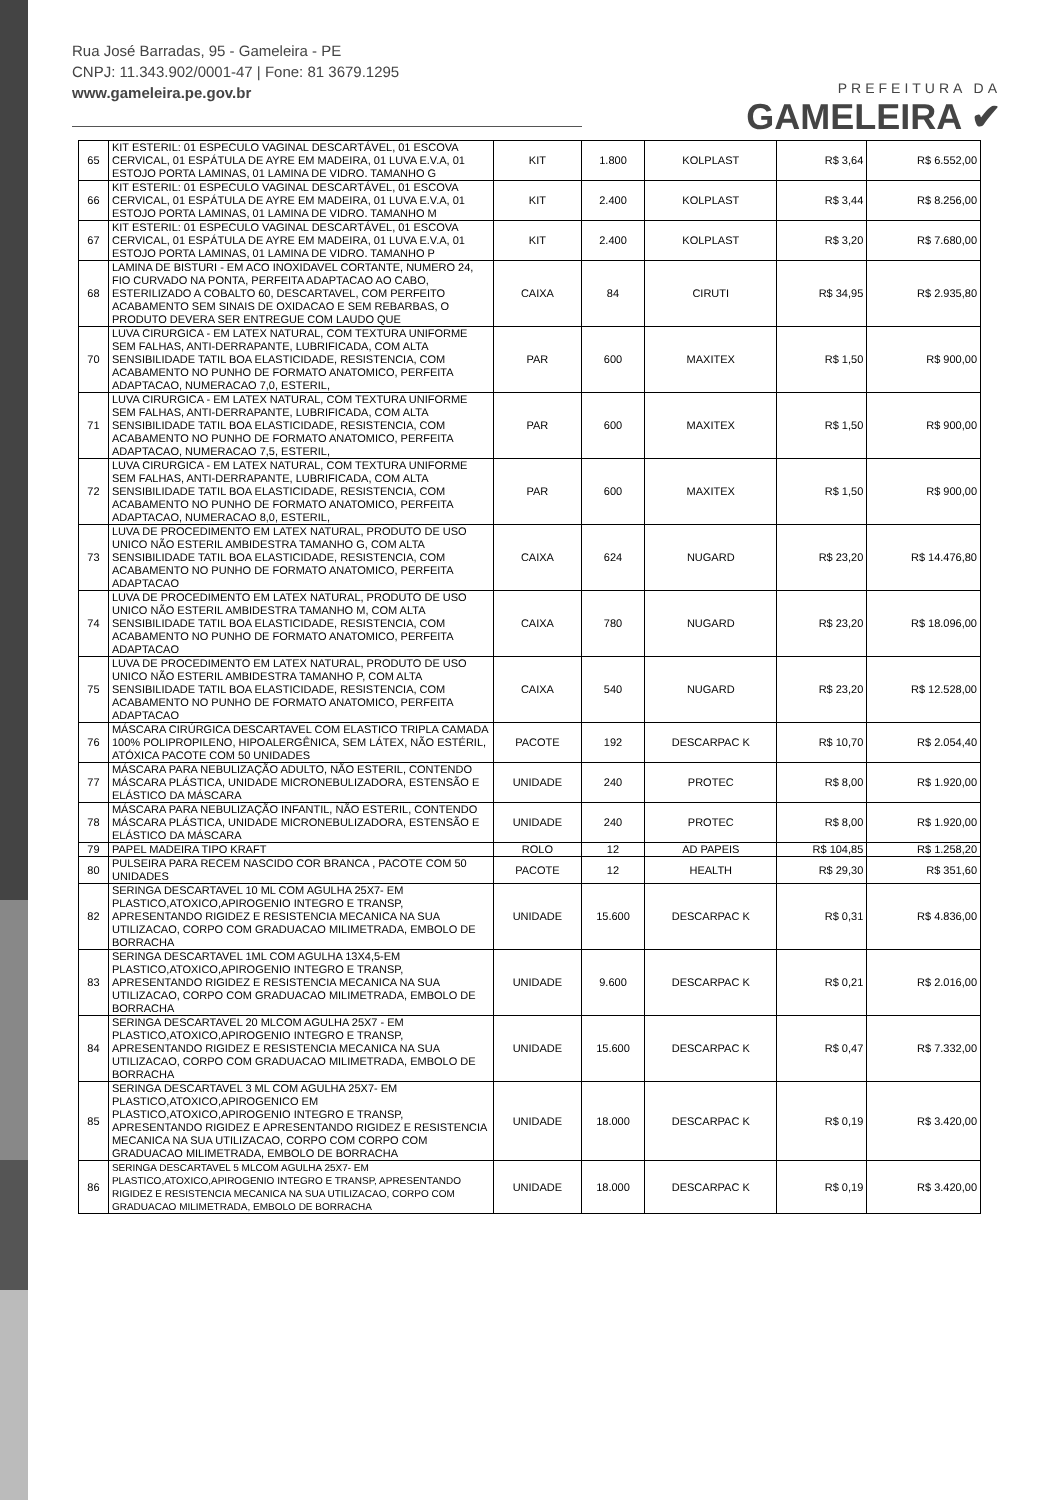Rua José Barradas, 95 - Gameleira - PE
CNPJ: 11.343.902/0001-47 | Fone: 81 3679.1295
www.gameleira.pe.gov.br
PREFEITURA DA
GAMELEIRA ✔
| 65 | KIT ESTERIL: 01 ESPECULO VAGINAL DESCARTÁVEL, 01 ESCOVA CERVICAL, 01 ESPÁTULA DE AYRE EM MADEIRA, 01 LUVA E.V.A, 01 ESTOJO PORTA LAMINAS, 01 LAMINA DE VIDRO. TAMANHO G | KIT | 1.800 | KOLPLAST | R$ 3,64 | R$ 6.552,00 |
| 66 | KIT ESTERIL: 01 ESPECULO VAGINAL DESCARTÁVEL, 01 ESCOVA CERVICAL, 01 ESPÁTULA DE AYRE EM MADEIRA, 01 LUVA E.V.A, 01 ESTOJO PORTA LAMINAS, 01 LAMINA DE VIDRO. TAMANHO M | KIT | 2.400 | KOLPLAST | R$ 3,44 | R$ 8.256,00 |
| 67 | KIT ESTERIL: 01 ESPECULO VAGINAL DESCARTÁVEL, 01 ESCOVA CERVICAL, 01 ESPÁTULA DE AYRE EM MADEIRA, 01 LUVA E.V.A, 01 ESTOJO PORTA LAMINAS, 01 LAMINA DE VIDRO. TAMANHO P | KIT | 2.400 | KOLPLAST | R$ 3,20 | R$ 7.680,00 |
| 68 | LAMINA DE BISTURI - EM ACO INOXIDAVEL CORTANTE, NUMERO 24, FIO CURVADO NA PONTA, PERFEITA ADAPTACAO AO CABO, ESTERILIZADO A COBALTO 60, DESCARTAVEL, COM PERFEITO ACABAMENTO SEM SINAIS DE OXIDACAO E SEM REBARBAS, O PRODUTO DEVERA SER ENTREGUE COM LAUDO QUE | CAIXA | 84 | CIRUTI | R$ 34,95 | R$ 2.935,80 |
| 70 | LUVA CIRURGICA - EM LATEX NATURAL, COM TEXTURA UNIFORME SEM FALHAS, ANTI-DERRAPANTE, LUBRIFICADA, COM ALTA SENSIBILIDADE TATIL BOA ELASTICIDADE, RESISTENCIA, COM ACABAMENTO NO PUNHO DE FORMATO ANATOMICO, PERFEITA ADAPTACAO, NUMERACAO 7,0, ESTERIL, | PAR | 600 | MAXITEX | R$ 1,50 | R$ 900,00 |
| 71 | LUVA CIRURGICA - EM LATEX NATURAL, COM TEXTURA UNIFORME SEM FALHAS, ANTI-DERRAPANTE, LUBRIFICADA, COM ALTA SENSIBILIDADE TATIL BOA ELASTICIDADE, RESISTENCIA, COM ACABAMENTO NO PUNHO DE FORMATO ANATOMICO, PERFEITA ADAPTACAO, NUMERACAO 7,5, ESTERIL, | PAR | 600 | MAXITEX | R$ 1,50 | R$ 900,00 |
| 72 | LUVA CIRURGICA - EM LATEX NATURAL, COM TEXTURA UNIFORME SEM FALHAS, ANTI-DERRAPANTE, LUBRIFICADA, COM ALTA SENSIBILIDADE TATIL BOA ELASTICIDADE, RESISTENCIA, COM ACABAMENTO NO PUNHO DE FORMATO ANATOMICO, PERFEITA ADAPTACAO, NUMERACAO 8,0, ESTERIL, | PAR | 600 | MAXITEX | R$ 1,50 | R$ 900,00 |
| 73 | LUVA DE PROCEDIMENTO EM LATEX NATURAL, PRODUTO DE USO UNICO NÃO ESTERIL AMBIDESTRA TAMANHO G, COM ALTA SENSIBILIDADE TATIL BOA ELASTICIDADE, RESISTENCIA, COM ACABAMENTO NO PUNHO DE FORMATO ANATOMICO, PERFEITA ADAPTACAO | CAIXA | 624 | NUGARD | R$ 23,20 | R$ 14.476,80 |
| 74 | LUVA DE PROCEDIMENTO EM LATEX NATURAL, PRODUTO DE USO UNICO NÃO ESTERIL AMBIDESTRA TAMANHO M, COM ALTA SENSIBILIDADE TATIL BOA ELASTICIDADE, RESISTENCIA, COM ACABAMENTO NO PUNHO DE FORMATO ANATOMICO, PERFEITA ADAPTACAO | CAIXA | 780 | NUGARD | R$ 23,20 | R$ 18.096,00 |
| 75 | LUVA DE PROCEDIMENTO EM LATEX NATURAL, PRODUTO DE USO UNICO NÃO ESTERIL AMBIDESTRA TAMANHO P, COM ALTA SENSIBILIDADE TATIL BOA ELASTICIDADE, RESISTENCIA, COM ACABAMENTO NO PUNHO DE FORMATO ANATOMICO, PERFEITA ADAPTACAO | CAIXA | 540 | NUGARD | R$ 23,20 | R$ 12.528,00 |
| 76 | MÁSCARA CIRÚRGICA DESCARTAVEL COM ELASTICO TRIPLA CAMADA 100% POLIPROPILENO, HIPOALERGÊNICA, SEM LÁTEX, NÃO ESTÉRIL, ATÓXICA PACOTE COM 50 UNIDADES | PACOTE | 192 | DESCARPAC K | R$ 10,70 | R$ 2.054,40 |
| 77 | MÁSCARA PARA NEBULIZAÇÃO ADULTO, NÃO ESTERIL, CONTENDO MÁSCARA PLÁSTICA, UNIDADE MICRONEBULIZADORA, ESTENSÃO E ELÁSTICO DA MÁSCARA | UNIDADE | 240 | PROTEC | R$ 8,00 | R$ 1.920,00 |
| 78 | MÁSCARA PARA NEBULIZAÇÃO INFANTIL, NÃO ESTERIL, CONTENDO MÁSCARA PLÁSTICA, UNIDADE MICRONEBULIZADORA, ESTENSÃO E ELÁSTICO DA MÁSCARA | UNIDADE | 240 | PROTEC | R$ 8,00 | R$ 1.920,00 |
| 79 | PAPEL MADEIRA TIPO KRAFT | ROLO | 12 | AD PAPEIS | R$ 104,85 | R$ 1.258,20 |
| 80 | PULSEIRA PARA RECEM NASCIDO COR BRANCA , PACOTE COM 50 UNIDADES | PACOTE | 12 | HEALTH | R$ 29,30 | R$ 351,60 |
| 82 | SERINGA DESCARTAVEL 10 ML COM AGULHA 25X7- EM PLASTICO,ATOXICO,APIROGENIO INTEGRO E TRANSP, APRESENTANDO RIGIDEZ E RESISTENCIA MECANICA NA SUA UTILIZACAO, CORPO COM GRADUACAO MILIMETRADA, EMBOLO DE BORRACHA | UNIDADE | 15.600 | DESCARPAC K | R$ 0,31 | R$ 4.836,00 |
| 83 | SERINGA DESCARTAVEL 1ML COM AGULHA 13X4,5-EM PLASTICO,ATOXICO,APIROGENIO INTEGRO E TRANSP, APRESENTANDO RIGIDEZ E RESISTENCIA MECANICA NA SUA UTILIZACAO, CORPO COM GRADUACAO MILIMETRADA, EMBOLO DE BORRACHA | UNIDADE | 9.600 | DESCARPAC K | R$ 0,21 | R$ 2.016,00 |
| 84 | SERINGA DESCARTAVEL 20 MLCOM AGULHA 25X7 - EM PLASTICO,ATOXICO,APIROGENIO INTEGRO E TRANSP, APRESENTANDO RIGIDEZ E RESISTENCIA MECANICA NA SUA UTILIZACAO, CORPO COM GRADUACAO MILIMETRADA, EMBOLO DE BORRACHA | UNIDADE | 15.600 | DESCARPAC K | R$ 0,47 | R$ 7.332,00 |
| 85 | SERINGA DESCARTAVEL 3 ML COM AGULHA 25X7- EM PLASTICO,ATOXICO,APIROGENICO EM PLASTICO,ATOXICO,APIROGENIO INTEGRO E TRANSP, APRESENTANDO RIGIDEZ E APRESENTANDO RIGIDEZ E RESISTENCIA MECANICA NA SUA UTILIZACAO, CORPO COM CORPO COM GRADUACAO MILIMETRADA, EMBOLO DE BORRACHA | UNIDADE | 18.000 | DESCARPAC K | R$ 0,19 | R$ 3.420,00 |
| 86 | SERINGA DESCARTAVEL 5 MLCOM AGULHA 25X7- EM PLASTICO,ATOXICO,APIROGENIO INTEGRO E TRANSP, APRESENTANDO RIGIDEZ E RESISTENCIA MECANICA NA SUA UTILIZACAO, CORPO COM GRADUACAO MILIMETRADA, EMBOLO DE BORRACHA | UNIDADE | 18.000 | DESCARPAC K | R$ 0,19 | R$ 3.420,00 |